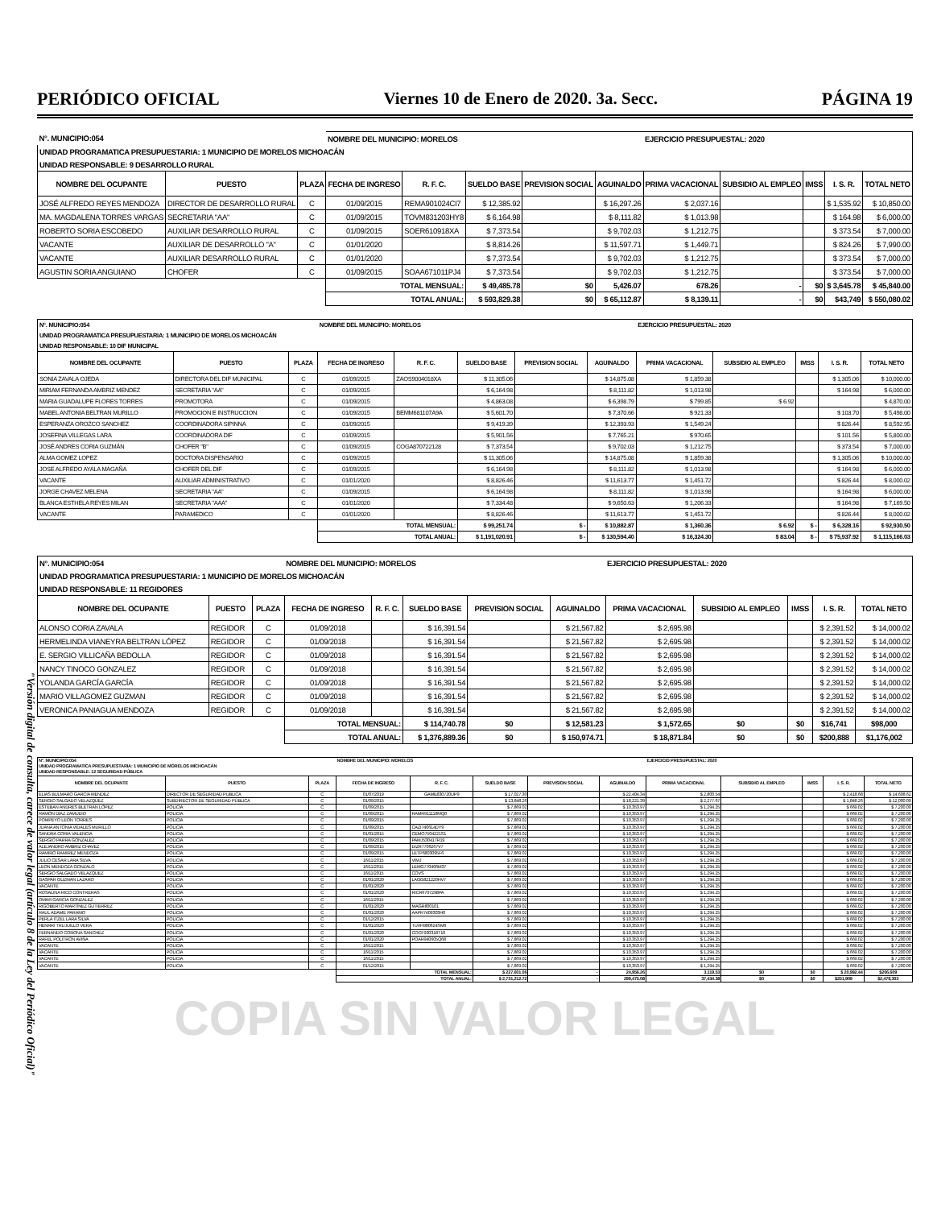"Versión digital de consulta, carece de valor legal (artículo 8 de la Ley del Periódico Oficial)"
PERIÓDICO OFICIAL Viernes 10 de Enero de 2020. 3a. Secc. PÁGINA 19
| N°. MUNICIPIO:054 | | | NOMBRE DEL MUNICIPIO: MORELOS | | | | | EJERCICIO PRESUPUESTAL: 2020 | | | | |
| UNIDAD PROGRAMATICA PRESUPUESTARIA: 1 MUNICIPIO DE MORELOS MICHOACÁN | | | | | | | | | | | | |
| UNIDAD RESPONSABLE: 9 DESARROLLO RURAL | | | | | | | | | | | | |
| NOMBRE DEL OCUPANTE | PUESTO | PLAZA | FECHA DE INGRESO | R. F. C. | SUELDO BASE | PREVISION SOCIAL | AGUINALDO | PRIMA VACACIONAL | SUBSIDIO AL EMPLEO | IMSS | I. S. R. | TOTAL NETO |
| JOSÉ ALFREDO REYES MENDOZA | DIRECTOR DE DESARROLLO RURAL | C | 01/09/2015 | REMA901024CI7 | $ 12,385.92 | | $ 16,297.26 | $ 2,037.16 | | | $ 1,535.92 | $ 10,850.00 |
| MA. MAGDALENA TORRES VARGAS | SECRETARIA "AA" | C | 01/09/2015 | TOVM831203HY8 | $ 6,164.98 | | $ 8,111.82 | $ 1,013.98 | | | $ 164.98 | $ 6,000.00 |
| ROBERTO SORIA ESCOBEDO | AUXILIAR DESARROLLO RURAL | C | 01/09/2015 | SOER610918XA | $ 7,373.54 | | $ 9,702.03 | $ 1,212.75 | | | $ 373.54 | $ 7,000.00 |
| VACANTE | AUXILIAR DE DESARROLLO "A" | C | 01/01/2020 | | $ 8,814.26 | | $ 11,597.71 | $ 1,449.71 | | | $ 824.26 | $ 7,990.00 |
| VACANTE | AUXILIAR DESARROLLO RURAL | C | 01/01/2020 | | $ 7,373.54 | | $ 9,702.03 | $ 1,212.75 | | | $ 373.54 | $ 7,000.00 |
| AGUSTIN SORIA ANGUIANO | CHOFER | C | 01/09/2015 | SOAA671011PJ4 | $ 7,373.54 | | $ 9,702.03 | $ 1,212.75 | | | $ 373.54 | $ 7,000.00 |
| | | | TOTAL MENSUAL: | | $ 49,485.78 | $0 | 5,426.07 | 678.26 | - | $0 | $ 3,645.78 | $ 45,840.00 |
| | | | TOTAL ANUAL: | | $ 593,829.38 | $0 | $ 65,112.87 | $ 8,139.11 | - | $0 | $43,749 | $ 550,080.02 |
| N°. MUNICIPIO:054 | | | NOMBRE DEL MUNICIPIO: MORELOS | | | | | EJERCICIO PRESUPUESTAL: 2020 | | | | |
| UNIDAD PROGRAMATICA PRESUPUESTARIA: 1 MUNICIPIO DE MORELOS MICHOACÁN | | | | | | | | | | | | |
| UNIDAD RESPONSABLE: 10 DIF MUNICIPAL | | | | | | | | | | | | |
| NOMBRE DEL OCUPANTE | PUESTO | PLAZA | FECHA DE INGRESO | R. F. C. | SUELDO BASE | PREVISION SOCIAL | AGUINALDO | PRIMA VACACIONAL | SUBSIDIO AL EMPLEO | IMSS | I. S. R. | TOTAL NETO |
| SONIA ZAVALA OJEDA | DIRECTORA DEL DIF MUNICIPAL | C | 01/09/2015 | ZAOS9004018XA | $ 11,305.06 | | $ 14,875.08 | $ 1,859.38 | | | $ 1,305.06 | $ 10,000.00 |
| MIRIAM FERNANDA AMBRIZ MENDEZ | SECRETARIA "AA" | C | 01/09/2015 | | $ 6,164.98 | | $ 8,111.82 | $ 1,013.98 | | | $ 164.98 | $ 6,000.00 |
| MARIA GUADALUPE FLORES TORRES | PROMOTORA | C | 01/09/2015 | | $ 4,863.08 | | $ 6,398.79 | $ 799.85 | $ 6.92 | | | $ 4,870.00 |
| MABEL ANTONIA BELTRAN MURILLO | PROMOCION E INSTRUCCION | C | 01/09/2015 | BEMM681107A9A | $ 5,601.70 | | $ 7,370.66 | $ 921.33 | | | $ 103.70 | $ 5,498.00 |
| ESPERANZA OROZCO SANCHEZ | COORDINADORA SIPINNA | C | 01/09/2015 | | $ 9,419.39 | | $ 12,393.93 | $ 1,549.24 | | | $ 826.44 | $ 8,592.95 |
| JOSEFINA VILLEGAS LARA | COORDINADORA DIF | C | 01/09/2015 | | $ 5,901.56 | | $ 7,765.21 | $ 970.65 | | | $ 101.56 | $ 5,800.00 |
| JOSÉ ANDRES CORIA GUZMÁN | CHOFER "B" | C | 01/09/2015 | COGA870722128 | $ 7,373.54 | | $ 9,702.03 | $ 1,212.75 | | | $ 373.54 | $ 7,000.00 |
| ALMA GOMEZ LOPEZ | DOCTORA DISPENSARIO | C | 01/09/2015 | | $ 11,305.06 | | $ 14,875.08 | $ 1,859.38 | | | $ 1,305.06 | $ 10,000.00 |
| JOSE ALFREDO AYALA MAGAÑA | CHOFER DEL DIF | C | 01/09/2015 | | $ 6,164.98 | | $ 8,111.82 | $ 1,013.98 | | | $ 164.98 | $ 6,000.00 |
| VACANTE | AUXILIAR ADMINISTRATIVO | C | 01/01/2020 | | $ 8,826.46 | | $ 11,613.77 | $ 1,451.72 | | | $ 826.44 | $ 8,000.02 |
| JORGE CHAVEZ MELENA | SECRETARIA "AA" | C | 01/09/2015 | | $ 6,164.98 | | $ 8,111.82 | $ 1,013.98 | | | $ 164.98 | $ 6,000.00 |
| BLANCA ESTHELA REYES MILAN | SECRETARIA "AAA" | C | 01/01/2020 | | $ 7,334.48 | | $ 9,650.63 | $ 1,206.33 | | | $ 164.98 | $ 7,169.50 |
| VACANTE | PARAMEDICO | C | 01/01/2020 | | $ 8,826.46 | | $ 11,613.77 | $ 1,451.72 | | | $ 826.44 | $ 8,000.02 |
| | | | TOTAL MENSUAL: | | $ 99,251.74 | $ - | $ 10,882.87 | $ 1,360.36 | $ 6.92 | $ - | $ 6,328.16 | $ 92,930.50 |
| | | | TOTAL ANUAL: | | $ 1,191,020.91 | $ - | $ 130,594.40 | $ 16,324.30 | $ 83.04 | $ - | $ 75,937.92 | $ 1,115,166.03 |
| N°. MUNICIPIO:054 | | | NOMBRE DEL MUNICIPIO: MORELOS | | | | | EJERCICIO PRESUPUESTAL: 2020 | | | | |
| UNIDAD PROGRAMATICA PRESUPUESTARIA: 1 MUNICIPIO DE MORELOS MICHOACÁN | | | | | | | | | | | | |
| UNIDAD RESPONSABLE: 11 REGIDORES | | | | | | | | | | | | |
| NOMBRE DEL OCUPANTE | PUESTO | PLAZA | FECHA DE INGRESO | R. F. C. | SUELDO BASE | PREVISION SOCIAL | AGUINALDO | PRIMA VACACIONAL | SUBSIDIO AL EMPLEO | IMSS | I. S. R. | TOTAL NETO |
| ALONSO CORIA ZAVALA | REGIDOR | C | 01/09/2018 | | $ 16,391.54 | | $ 21,567.82 | $ 2,695.98 | | | $ 2,391.52 | $ 14,000.02 |
| HERMELINDA VIANEYRA BELTRAN LÓPEZ | REGIDOR | C | 01/09/2018 | | $ 16,391.54 | | $ 21,567.82 | $ 2,695.98 | | | $ 2,391.52 | $ 14,000.02 |
| E. SERGIO VILLICAÑA BEDOLLA | REGIDOR | C | 01/09/2018 | | $ 16,391.54 | | $ 21,567.82 | $ 2,695.98 | | | $ 2,391.52 | $ 14,000.02 |
| NANCY TINOCO GONZALEZ | REGIDOR | C | 01/09/2018 | | $ 16,391.54 | | $ 21,567.82 | $ 2,695.98 | | | $ 2,391.52 | $ 14,000.02 |
| YOLANDA GARCÍA GARCÍA | REGIDOR | C | 01/09/2018 | | $ 16,391.54 | | $ 21,567.82 | $ 2,695.98 | | | $ 2,391.52 | $ 14,000.02 |
| MARIO VILLAGOMEZ GUZMAN | REGIDOR | C | 01/09/2018 | | $ 16,391.54 | | $ 21,567.82 | $ 2,695.98 | | | $ 2,391.52 | $ 14,000.02 |
| VERONICA PANIAGUA MENDOZA | REGIDOR | C | 01/09/2018 | | $ 16,391.54 | | $ 21,567.82 | $ 2,695.98 | | | $ 2,391.52 | $ 14,000.02 |
| | | | TOTAL MENSUAL: | | $ 114,740.78 | $0 | $ 12,581.23 | $ 1,572.65 | $0 | $0 | $16,741 | $98,000 |
| | | | TOTAL ANUAL: | | $ 1,376,889.36 | $0 | $ 150,974.71 | $ 18,871.84 | $0 | $0 | $200,888 | $1,176,002 |
| N°. MUNICIPIO:054 | | | NOMBRE DEL MUNICIPIO: MORELOS | | | | | EJERCICIO PRESUPUESTAL: 2020 | | | | |
| UNIDAD PROGRAMATICA PRESUPUESTARIA: 1 MUNICIPIO DE MORELOS MICHOACÁN | | | | | | | | | | | | |
| UNIDAD RESPONSABLE: 12 SEGURIDAD PÚBLICA | | | | | | | | | | | | |
| NOMBRE DEL OCUPANTE | PUESTO | PLAZA | FECHA DE INGRESO | R. F. C. | SUELDO BASE | PREVISION SOCIAL | AGUINALDO | PRIMA VACACIONAL | SUBSIDIO AL EMPLEO | IMSS | I. S. R. | TOTAL NETO |
| ELIAS BULMARO GARCÍA MENDEZ | DIRECTOR DE SEGURIDAD PUBLICA | C | 01/07/2019 | GAME830720UP9 | $ 17,027.30 | | $ 22,404.34 | $ 2,800.54 | | | $ 2,418.68 | $ 14,608.62 |
| SERGIO SALGADO VELAZQUEZ | SUBDIRECTOR DE SEGURIDAD PÚBLICA | C | 01/09/2015 | | $ 13,848.26 | | $ 18,221.39 | $ 2,277.67 | | | $ 1,848.26 | $ 12,000.00 |
| ESTEBAN ANDRES BLETRAN LÓPEZ | POLICIA | C | 01/09/2015 | | $ 7,869.02 | | $ 10,353.97 | $ 1,294.25 | | | $ 669.02 | $ 7,200.00 |
| RAMÓN DÍAZ ZAMUDIO | POLICIA | C | 01/09/2015 | RAMR911118MQ0 | $ 7,869.02 | | $ 10,353.97 | $ 1,294.25 | | | $ 669.02 | $ 7,200.00 |
| POMPEYO LEÓN TORRES | POLICIA | C | 01/09/2015 | | $ 7,869.02 | | $ 10,353.97 | $ 1,294.25 | | | $ 669.02 | $ 7,200.00 |
| JUANA ANTONIA VIDALES MURILLO | POLICIA | C | 01/09/2015 | CAZI740614DY9 | $ 7,869.02 | | $ 10,353.97 | $ 1,294.25 | | | $ 669.02 | $ 7,200.00 |
| SANDRA CORIA VALENCIA | POLICIA | C | 01/01/2015 | CEMO7504221S1 | $ 7,869.02 | | $ 10,353.97 | $ 1,294.25 | | | $ 669.02 | $ 7,200.00 |
| SERGIO PARRA GONZALEZ | POLICIA | C | 01/09/2015 | PAMJ530417R19 | $ 7,869.02 | | $ 10,353.97 | $ 1,294.25 | | | $ 669.02 | $ 7,200.00 |
| ALEJANDRO AMBRIZ CHAVEZ | POLICIA | C | 01/09/2015 | DIZR7706267V7 | $ 7,869.02 | | $ 10,353.97 | $ 1,294.25 | | | $ 669.02 | $ 7,200.00 |
| RAMIRO RAMIREZ MENDOZA | POLICIA | C | 01/09/2015 | LETP6803095F6 | $ 7,869.02 | | $ 10,353.97 | $ 1,294.25 | | | $ 669.02 | $ 7,200.00 |
| JULIO CESAR LARA SILVA | POLICIA | C | 16/11/2015 | VIMJ | $ 7,869.02 | | $ 10,353.97 | $ 1,294.25 | | | $ 669.02 | $ 7,200.00 |
| LEON MENDOZA GONZALO | POLICIA | C | 16/11/2015 | LEMG770406M37 | $ 7,869.02 | | $ 10,353.97 | $ 1,294.25 | | | $ 669.02 | $ 7,200.00 |
| SERGIO SALGADO VELAZQUEZ | POLICIA | C | 16/11/2015 | COVS | $ 7,869.02 | | $ 10,353.97 | $ 1,294.25 | | | $ 669.02 | $ 7,200.00 |
| GASPAR GUZMAN LAZARO | POLICIA | C | 01/01/2020 | LAGG821220HV7 | $ 7,869.02 | | $ 10,353.97 | $ 1,294.25 | | | $ 669.02 | $ 7,200.00 |
| VACANTE | POLICIA | C | 01/01/2020 | | $ 7,869.02 | | $ 10,353.97 | $ 1,294.25 | | | $ 669.02 | $ 7,200.00 |
| ROSALINA RICO CONTRERAS | POLICIA | C | 01/01/2020 | RICR6707298PA | $ 7,869.02 | | $ 10,353.97 | $ 1,294.25 | | | $ 669.02 | $ 7,200.00 |
| OMAR GARCIA GONZALEZ | POLICIA | C | 16/11/2015 | | $ 7,869.02 | | $ 10,353.97 | $ 1,294.25 | | | $ 669.02 | $ 7,200.00 |
| RIGOBERTO MARTÍNEZ GUTIERREZ | POLICIA | C | 01/01/2020 | MAGR800101 | $ 7,869.02 | | $ 10,353.97 | $ 1,294.25 | | | $ 669.02 | $ 7,200.00 |
| RAUL ADAME PARAMO | POLICIA | C | 01/01/2020 | AAPR7409303H0 | $ 7,869.02 | | $ 10,353.97 | $ 1,294.25 | | | $ 669.02 | $ 7,200.00 |
| PERLA ITZEL LARA SILVA | POLICIA | C | 01/12/2015 | | $ 7,869.02 | | $ 10,353.97 | $ 1,294.25 | | | $ 669.02 | $ 7,200.00 |
| HENRRI TRUJUILLO VERA | POLICIA | C | 01/01/2020 | TUVH980624SM6 | $ 7,869.02 | | $ 10,353.97 | $ 1,294.25 | | | $ 669.02 | $ 7,200.00 |
| FERNANDO CORONA SANCHEZ | POLICIA | C | 01/01/2020 | COCF930318T10 | $ 7,869.02 | | $ 10,353.97 | $ 1,294.25 | | | $ 669.02 | $ 7,200.00 |
| RAFEL POLITRON AVIÑA | POLICIA | C | 01/01/2020 | POAR940605Q68 | $ 7,869.02 | | $ 10,353.97 | $ 1,294.25 | | | $ 669.02 | $ 7,200.00 |
| VACANTE | POLICIA | C | 16/11/2015 | | $ 7,869.02 | | $ 10,353.97 | $ 1,294.25 | | | $ 669.02 | $ 7,200.00 |
| VACANTE | POLICIA | C | 16/11/2015 | | $ 7,869.02 | | $ 10,353.97 | $ 1,294.25 | | | $ 669.02 | $ 7,200.00 |
| VACANTE | POLICIA | C | 16/11/2015 | | $ 7,869.02 | | $ 10,353.97 | $ 1,294.25 | | | $ 669.02 | $ 7,200.00 |
| VACANTE | POLICIA | C | 01/12/2015 | | $ 7,869.02 | | $ 10,353.97 | $ 1,294.25 | | | $ 669.02 | $ 7,200.00 |
| | | | TOTAL MENSUAL: | | $ 227,601.06 | - | 24,956.26 | 3,119.53 | $0 | $0 | $ 20,992.44 | $206,609 |
| | | | TOTAL ANUAL: | | $ 2,731,212.72 | - | 299,475.08 | 37,434.38 | $0 | $0 | $251,909 | $2,479,303 |
COPIA SIN VALOR LEGAL